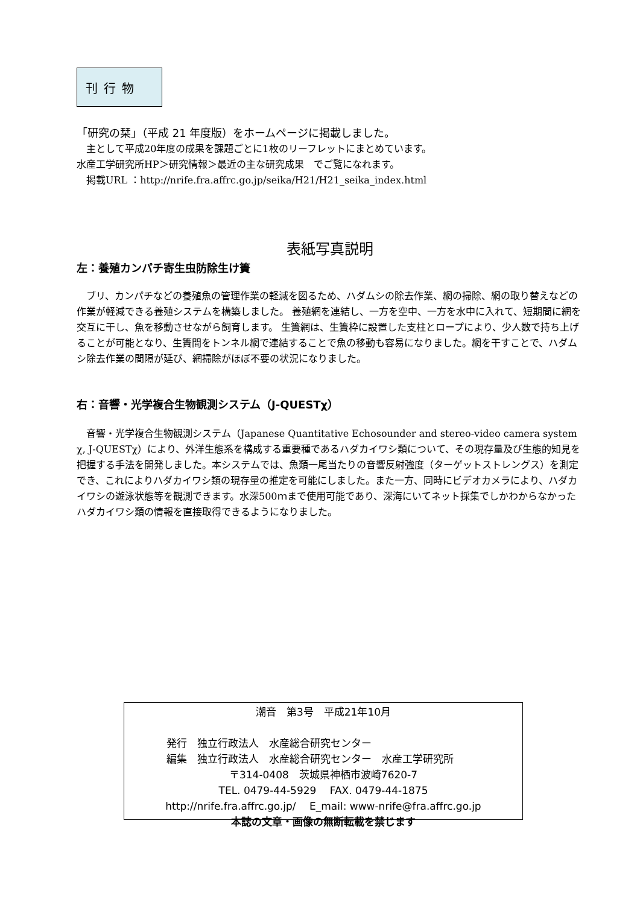刊行物
「研究の栞」（平成 21 年度版）をホームページに掲載しました。
　主として平成20年度の成果を課題ごとに1枚のリーフレットにまとめています。
水産工学研究所HP＞研究情報＞最近の主な研究成果　でご覧になれます。
　掲載URL ：http://nrife.fra.affrc.go.jp/seika/H21/H21_seika_index.html
表紙写真説明
左：養殖カンパチ寄生虫防除生け簀
　ブリ、カンパチなどの養殖魚の管理作業の軽減を図るため、ハダムシの除去作業、網の掃除、網の取り替えなどの作業が軽減できる養殖システムを構築しました。 養殖網を連結し、一方を空中、一方を水中に入れて、短期間に網を交互に干し、魚を移動させながら飼育します。 生簀網は、生簀枠に設置した支柱とロープにより、少人数で持ち上げることが可能となり、生簀間をトンネル網で連結することで魚の移動も容易になりました。網を干すことで、ハダムシ除去作業の間隔が延び、網掃除がほぼ不要の状況になりました。
右：音響・光学複合生物観測システム（J-QUESTχ）
　音響・光学複合生物観測システム（Japanese Quantitative Echosounder and stereo-video camera system χ, J-QUESTχ）により、外洋生態系を構成する重要種であるハダカイワシ類について、その現存量及び生態的知見を把握する手法を開発しました。本システムでは、魚類一尾当たりの音響反射強度（ターゲットストレングス）を測定でき、これによりハダカイワシ類の現存量の推定を可能にしました。また一方、同時にビデオカメラにより、ハダカイワシの遊泳状態等を観測できます。水深500ｍまで使用可能であり、深海にいてネット採集でしかわからなかったハダカイワシ類の情報を直接取得できるようになりました。
潮音　第3号　平成21年10月
発行　独立行政法人　水産総合研究センター
編集　独立行政法人　水産総合研究センター　水産工学研究所
〒314-0408　茨城県神栖市波崎7620-7
TEL. 0479-44-5929　 FAX. 0479-44-1875
http://nrife.fra.affrc.go.jp/　 E_mail: www-nrife@fra.affrc.go.jp
本誌の文章・画像の無断転載を禁じます